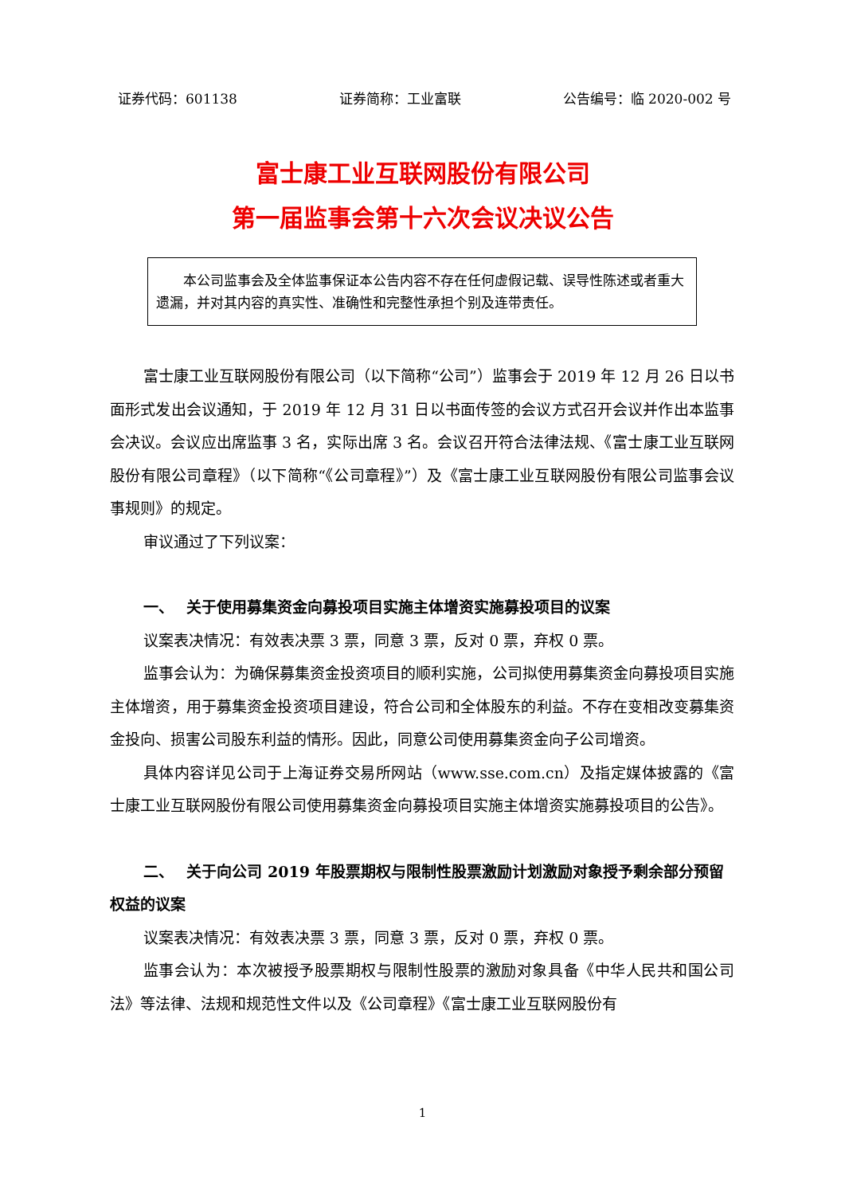证券代码：601138 证券简称：工业富联 公告编号：临 2020-002 号
富士康工业互联网股份有限公司
第一届监事会第十六次会议决议公告
本公司监事会及全体监事保证本公告内容不存在任何虚假记载、误导性陈述或者重大遗漏，并对其内容的真实性、准确性和完整性承担个别及连带责任。
富士康工业互联网股份有限公司（以下简称“公司”）监事会于 2019 年 12 月 26 日以书面形式发出会议通知，于 2019 年 12 月 31 日以书面传签的会议方式召开会议并作出本监事会决议。会议应出席监事 3 名，实际出席 3 名。会议召开符合法律法规、《富士康工业互联网股份有限公司章程》（以下简称“《公司章程》”）及《富士康工业互联网股份有限公司监事会议事规则》的规定。
审议通过了下列议案：
一、　 关于使用募集资金向募投项目实施主体增资实施募投项目的议案
议案表决情况：有效表决票 3 票，同意 3 票，反对 0 票，弃权 0 票。
监事会认为：为确保募集资金投资项目的顺利实施，公司拟使用募集资金向募投项目实施主体增资，用于募集资金投资项目建设，符合公司和全体股东的利益。不存在变相改变募集资金投向、损害公司股东利益的情形。因此，同意公司使用募集资金向子公司增资。
具体内容详见公司于上海证券交易所网站（www.sse.com.cn）及指定媒体披露的《富士康工业互联网股份有限公司使用募集资金向募投项目实施主体增资实施募投项目的公告》。
二、　 关于向公司 2019 年股票期权与限制性股票激励计划激励对象授予剩余部分预留权益的议案
议案表决情况：有效表决票 3 票，同意 3 票，反对 0 票，弃权 0 票。
监事会认为：本次被授予股票期权与限制性股票的激励对象具备《中华人民共和国公司法》等法律、法规和规范性文件以及《公司章程》《富士康工业互联网股份有
1